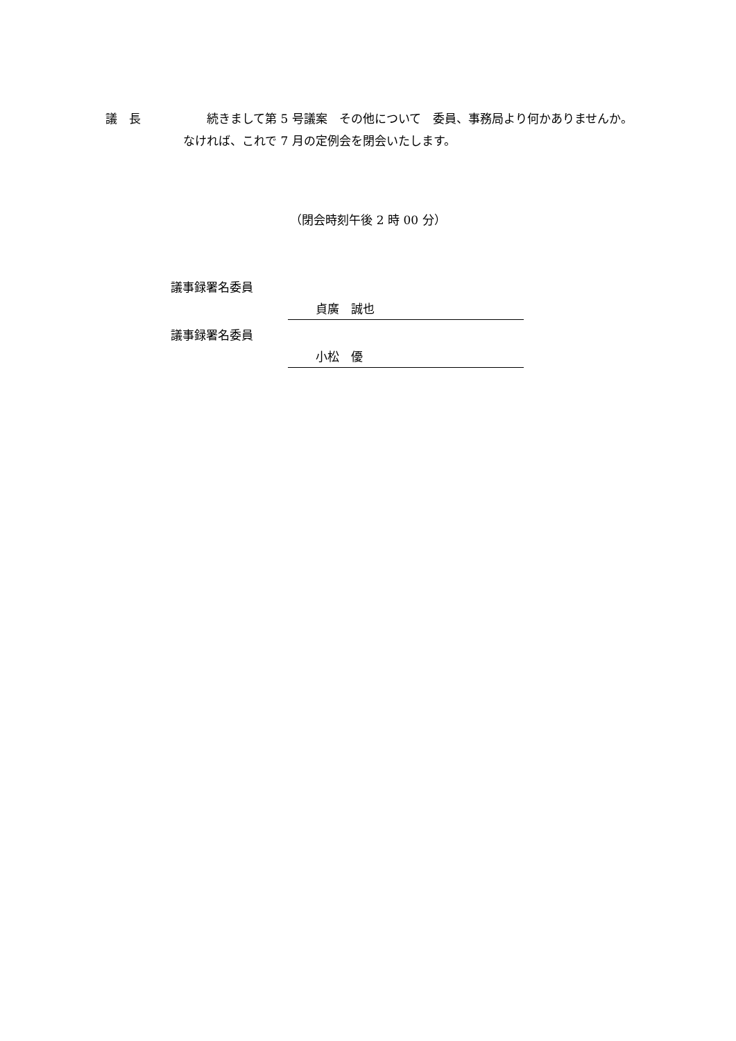議　長 　　続きまして第 5 号議案　その他について　委員、事務局より何かありませんか。なければ、これで 7 月の定例会を閉会いたします。
（閉会時刻午後 2 時 00 分）
議事録署名委員
貞廣　誠也
議事録署名委員
小松　優